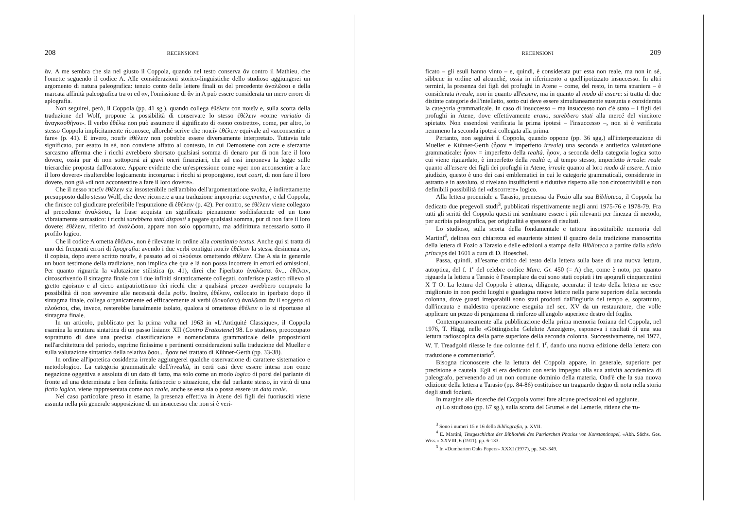208 RECENSIONI
ἄν. A me sembra che sia nel giusto il Coppola, quando nel testo conserva ἄν contro il Mathieu, che l'omette seguendo il codice A. Alle considerazioni storico-linguistiche dello studioso aggiungerei un argomento di natura paleografica: tenuto conto delle lettere finali αι del precedente ἀναλῶσαι e della marcata affinità paleografica tra αι ed αν, l'omissione di ἄν in A può essere considerata un mero errore di aplografia.
Non seguirei, però, il Coppola (pp. 41 sg.), quando collega ἐθέλειν con ποιεῖν e, sulla scorta della traduzione del Wolf, propone la possibilità di conservare lo stesso ἐθέλειν «come variatio di ἀναγκασθῆναι». Il verbo ἐθέλω non può assumere il significato di «sono costretto», come, per altro, lo stesso Coppola implicitamente riconosce, allorché scrive che ποιεῖν ἐθέλειν equivale ad «acconsentire a fare» (p. 41). E invero, ποιεῖν ἐθέλειν non potrebbe essere diversamente interpretato. Tuttavia tale significato, pur esatto in sé, non conviene affatto al contesto, in cui Demostene con acre e sferzante sarcasmo afferma che i ricchi avrebbero sborsato qualsiasi somma di denaro pur di non fare il loro dovere, ossia pur di non sottoporsi ai gravi oneri finanziari, che ad essi imponeva la legge sulle trierarchie proposta dall'oratore. Appare evidente che un'espressione come «per non acconsentire a fare il loro dovere» risulterebbe logicamente incongrua: i ricchi si propongono, tout court, di non fare il loro dovere, non già «di non acconsentire a fare il loro dovere».
Che il nesso ποιεῖν ἐθέλειν sia insostenibile nell'ambito dell'argomentazione svolta, è indirettamente presupposto dallo stesso Wolf, che deve ricorrere a una traduzione impropria: cogerentur, e dal Coppola, che finisce col giudicare preferibile l'espunzione di ἐθέλειν (p. 42). Per contro, se ἐθέλειν viene collegato al precedente ἀναλῶσαι, la frase acquista un significato pienamente soddisfacente ed un tono vibratamente sarcastico: i ricchi sarebbero stati disposti a pagare qualsiasi somma, pur di non fare il loro dovere; ἐθέλειν, riferito ad ἀναλῶσαι, appare non solo opportuno, ma addirittura necessario sotto il profilo logico.
Che il codice A ometta ἐθέλειν, non è rilevante in ordine alla constitutio textus. Anche qui si tratta di uno dei frequenti errori di lipografia: avendo i due verbi contigui ποιεῖν ἐθέλειν la stessa desinenza ειν, il copista, dopo avere scritto ποιεῖν, è passato ad οἱ πλούσιοι omettendo ἐθέλειν. Che A sia in generale un buon testimone della tradizione, non implica che qua e là non possa incorrere in errori ed omissioni. Per quanto riguarda la valutazione stilistica (p. 41), direi che l'iperbato ἀναλῶσαι ἄν... ἐθέλειν, circoscrivendo il sintagma finale con i due infiniti sintatticamente collegati, conferisce plastico rilievo al gretto egoismo e al cieco antipatriottismo dei ricchi che a qualsiasi prezzo avrebbero comprato la possibilità di non sovvenire alle necessità della polis. Inoltre, ἐθέλειν, collocato in iperbato dopo il sintagma finale, collega organicamente ed efficacemente ai verbi (δοκοῦσιν) ἀναλῶσαι ἄν il soggetto οἱ πλούσιοι, che, invece, resterebbe banalmente isolato, qualora si omettesse ἐθέλειν o lo si riportasse al sintagma finale.
In un articolo, pubblicato per la prima volta nel 1963 in «L'Antiquité Classique», il Coppola esamina la struttura sintattica di un passo lisiano: XII (Contro Eratostene) 98. Lo studioso, preoccupato soprattutto di dare una precisa classificazione e nomenclatura grammaticale delle proposizioni nell'architettura del periodo, esprime finissime e pertinenti considerazioni sulla traduzione del Mueller e sulla valutazione sintattica della relativa ὅσοι... ἦσαν nel trattato di Kühner-Gerth (pp. 33-38).
In ordine all'ipotetica cosiddetta irreale aggiungerei qualche osservazione di carattere sistematico e metodologico. La categoria grammaticale dell'irrealtà, in certi casi deve essere intesa non come negazione oggettiva e assoluta di un dato di fatto, ma solo come un modo logico di porsi del parlante di fronte ad una determinata e ben definita fattispecie o situazione, che dal parlante stesso, in virtù di una fictio logica, viene rappresentata come non reale, anche se essa sia o possa essere un dato reale.
Nel caso particolare preso in esame, la presenza effettiva in Atene dei figli dei fuoriusciti viene assunta nella più generale supposizione di un insuccesso che non si è veri-
RECENSIONI 209
ficato – gli esuli hanno vinto – e, quindi, è considerata pur essa non reale, ma non in sé, sibbene in ordine ad alcunché, ossia in riferimento a quell'ipotizzato insuccesso. In altri termini, la presenza dei figli dei profughi in Atene – come, del resto, in terra straniera – è considerata irreale, non in quanto all'essere, ma in quanto al modo di essere: si tratta di due distinte categorie dell'intelletto, sotto cui deve essere simultaneamente sussunta e considerata la categoria grammaticale. In caso di insuccesso – ma insuccesso non c'è stato – i figli dei profughi in Atene, dove effettivamente erano, sarebbero stati alla mercé del vincitore spietato. Non essendosi verificata la prima ipotesi – l'insuccesso –, non si è verificata nemmeno la seconda ipotesi collegata alla prima.
Pertanto, non seguirei il Coppola, quando oppone (pp. 36 sgg.) all'interpretazione di Mueller e Kühner-Gerth (ἦσαν = imperfetto irreale) una seconda e antitetica valutazione grammaticale: ἦσαν = imperfetto della realtà. ἦσαν, a seconda della categoria logica sotto cui viene riguardato, è imperfetto della realtà e, al tempo stesso, imperfetto irreale: reale quanto all'essere dei figli dei profughi in Atene, irreale quanto al loro modo di essere. A mio giudizio, questo è uno dei casi emblematici in cui le categorie grammaticali, considerate in astratto e in assoluto, si rivelano insufficienti e riduttive rispetto alle non circoscrivibili e non definibili possibilità del «discorrere» logico.
Alla lettera proemiale a Tarasio, premessa da Fozio alla sua Biblioteca, il Coppola ha dedicato due pregevoli studi<sup>3</sup>, pubblicati rispettivamente negli anni 1975-76 e 1978-79. Fra tutti gli scritti del Coppola questi mi sembrano essere i più rilevanti per finezza di metodo, per acribia paleografica, per originalità e spessore di risultati.
Lo studioso, sulla scorta della fondamentale e tuttora insostituibile memoria del Martini<sup>4</sup>, delinea con chiarezza ed esauriente sintesi il quadro della tradizione manoscritta della lettera di Fozio a Tarasio e delle edizioni a stampa della Biblioteca a partire dalla editio princeps del 1601 a cura di D. Hoeschel.
Passa, quindi, all'esame critico del testo della lettera sulla base di una nuova lettura, autoptica, del f. 1<sup>r</sup> del celebre codice Marc. Gr. 450 (= A) che, come è noto, per quanto riguarda la lettera a Tarasio è l'esemplare da cui sono stati copiati i tre apografi cinquecentini X T O. La lettura del Coppola è attenta, diligente, accurata: il testo della lettera ne esce migliorato in non pochi luoghi e guadagna nuove lettere nella parte superiore della seconda colonna, dove guasti irreparabili sono stati prodotti dall'ingiuria del tempo e, soprattutto, dall'incauta e maldestra operazione eseguita nel sec. XV da un restauratore, che volle applicare un pezzo di pergamena di rinforzo all'angolo superiore destro del foglio.
Contemporaneamente alla pubblicazione della prima memoria foziana del Coppola, nel 1976, T. Hägg, nelle «Göttingische Gelehrte Anzeigen», esponeva i risultati di una sua lettura radioscopica della parte superiore della seconda colonna. Successivamente, nel 1977, W. T. Treadgold rilesse le due colonne del f. 1<sup>r</sup>, dando una nuova edizione della lettera con traduzione e commentario<sup>5</sup>.
Bisogna riconoscere che la lettura del Coppola appare, in generale, superiore per precisione e cautela. Egli si era dedicato con serio impegno alla sua attività accademica di paleografo, pervenendo ad un non comune dominio della materia. Ond'è che la sua nuova edizione della lettera a Tarasio (pp. 84-86) costituisce un traguardo degno di nota nella storia degli studi foziani.
In margine alle ricerche del Coppola vorrei fare alcune precisazioni ed aggiunte.
a) Lo studioso (pp. 67 sg.), sulla scorta del Grumel e del Lemerle, ritiene che τυ-
<sup>3</sup> Sono i numeri 15 e 16 della Bibliografia, p. XVII.
<sup>4</sup> E. Martini, Textgeschichte der Bibliothek des Patriarchen Photios von Konstantinopel, «Abh. Sächs. Ges. Wiss.» XXVIII, 6 (1911), pp. 6-133.
<sup>5</sup> In «Dumbarton Oaks Papers» XXXI (1977), pp. 343-349.